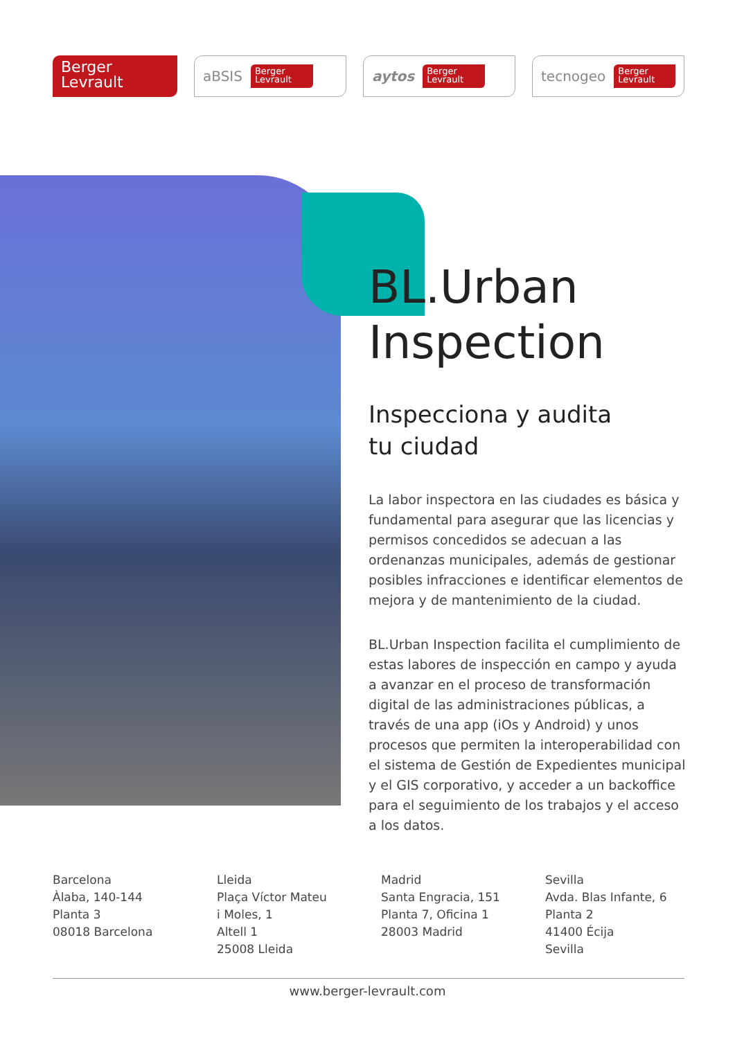Berger
Levrault
aBSIS
Berger
Levrault
aytos
Berger
Levrault
tecnogeo
Berger
Levrault
BL.Urban
Inspection
Inspecciona y audita
tu ciudad
La labor inspectora en las ciudades es básica y fundamental para asegurar que las licencias y permisos concedidos se adecuan a las ordenanzas municipales, además de gestionar posibles infracciones e identificar elementos de mejora y de mantenimiento de la ciudad.
BL.Urban Inspection facilita el cumplimiento de estas labores de inspección en campo y ayuda a avanzar en el proceso de transformación digital de las administraciones públicas, a través de una app (iOs y Android) y unos procesos que permiten la interoperabilidad con el sistema de Gestión de Expedientes municipal y el GIS corporativo, y acceder a un backoffice para el seguimiento de los trabajos y el acceso a los datos.
Barcelona
Àlaba, 140-144
Planta 3
08018 Barcelona
Lleida
Plaça Víctor Mateu
i Moles, 1
Altell 1
25008 Lleida
Madrid
Santa Engracia, 151
Planta 7, Oficina 1
28003 Madrid
Sevilla
Avda. Blas Infante, 6
Planta 2
41400 Écija
Sevilla
www.berger-levrault.com